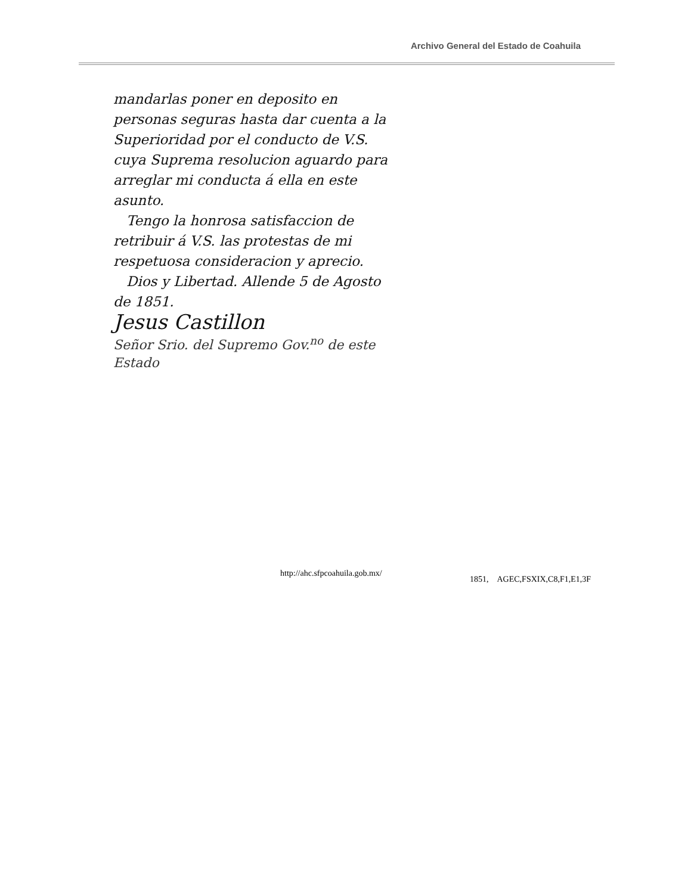Archivo General del Estado de Coahuila
mandarlas poner en deposito en personas seguras hasta dar cuenta a la Superioridad por el conducto de V.S. cuya Suprema resolucion aguardo para arreglar mi conducta á ella en este asunto.
Tengo la honrosa satisfaccion de retribuir á V.S. las protestas de mi respetuosa consideracion y aprecio.
Dios y Libertad. Allende 5 de Agosto de 1851.
Jesus Castillon
Señor Srio. del Supremo Gov.<sup>no</sup> de este Estado
http://ahc.sfpcoahuila.gob.mx/
1851, AGEC,FSXIX,C8,F1,E1,3F